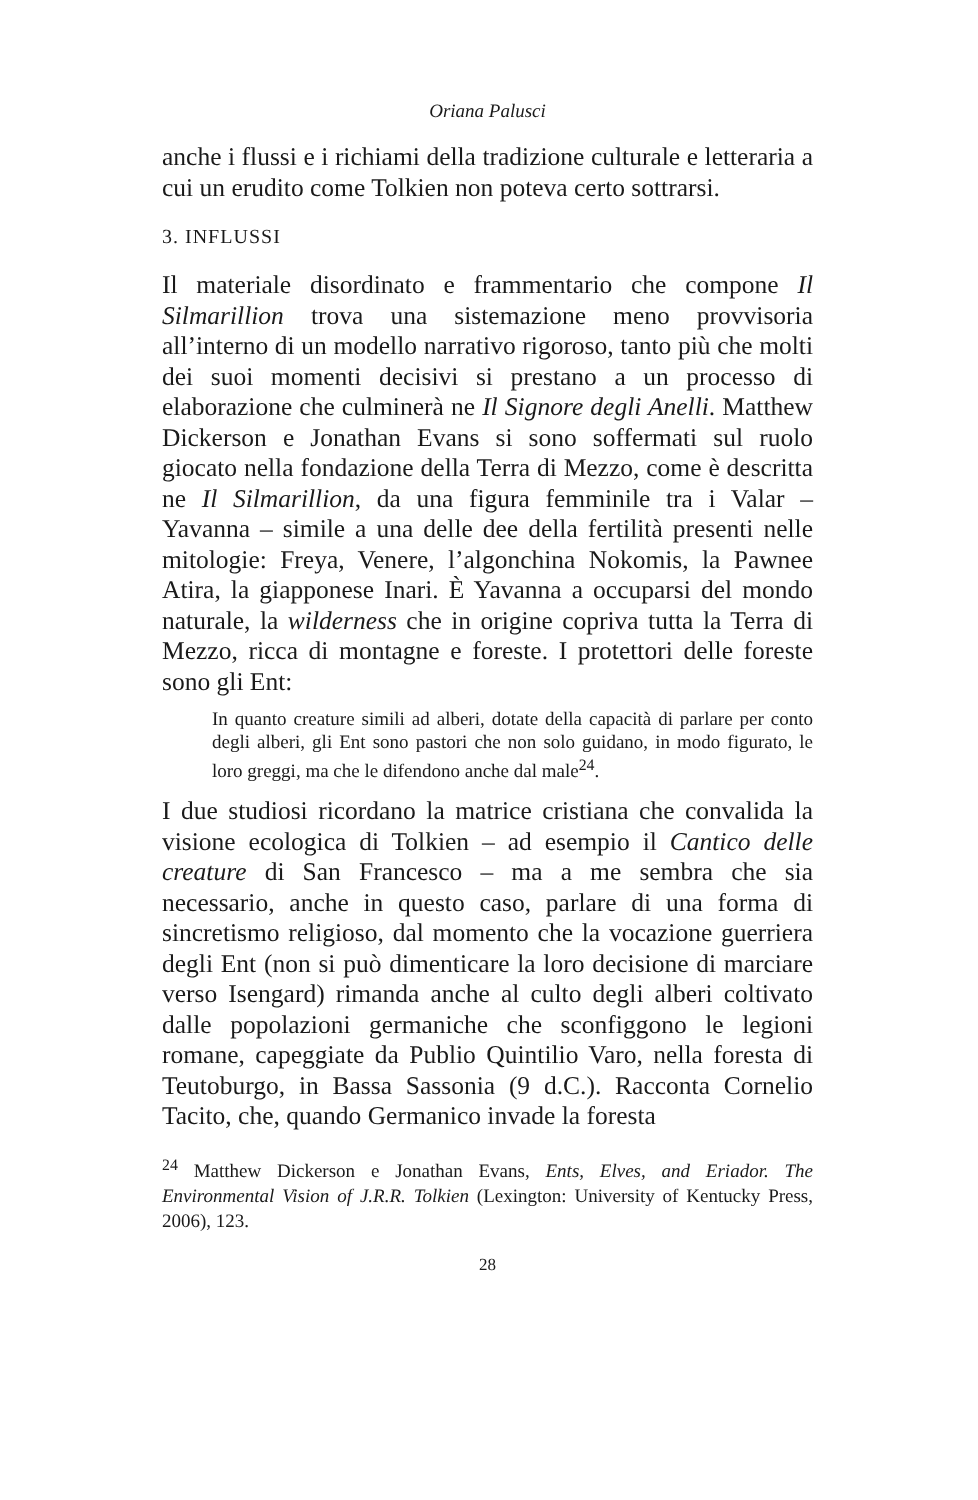Oriana Palusci
anche i flussi e i richiami della tradizione culturale e letteraria a cui un erudito come Tolkien non poteva certo sottrarsi.
3. INFLUSSI
Il materiale disordinato e frammentario che compone Il Silmarillion trova una sistemazione meno provvisoria all’interno di un modello narrativo rigoroso, tanto più che molti dei suoi momenti decisivi si prestano a un processo di elaborazione che culminerà ne Il Signore degli Anelli. Matthew Dickerson e Jonathan Evans si sono soffermati sul ruolo giocato nella fondazione della Terra di Mezzo, come è descritta ne Il Silmarillion, da una figura femminile tra i Valar – Yavanna – simile a una delle dee della fertilità presenti nelle mitologie: Freya, Venere, l’algonchina Nokomis, la Pawnee Atira, la giapponese Inari. È Yavanna a occuparsi del mondo naturale, la wilderness che in origine copriva tutta la Terra di Mezzo, ricca di montagne e foreste. I protettori delle foreste sono gli Ent:
In quanto creature simili ad alberi, dotate della capacità di parlare per conto degli alberi, gli Ent sono pastori che non solo guidano, in modo figurato, le loro greggi, ma che le difendono anche dal male<sup>24</sup>.
I due studiosi ricordano la matrice cristiana che convalida la visione ecologica di Tolkien – ad esempio il Cantico delle creature di San Francesco – ma a me sembra che sia necessario, anche in questo caso, parlare di una forma di sincretismo religioso, dal momento che la vocazione guerriera degli Ent (non si può dimenticare la loro decisione di marciare verso Isengard) rimanda anche al culto degli alberi coltivato dalle popolazioni germaniche che sconfiggono le legioni romane, capeggiate da Publio Quintilio Varo, nella foresta di Teutoburgo, in Bassa Sassonia (9 d.C.). Racconta Cornelio Tacito, che, quando Germanico invade la foresta
<sup>24</sup> Matthew Dickerson e Jonathan Evans, Ents, Elves, and Eriador. The Environmental Vision of J.R.R. Tolkien (Lexington: University of Kentucky Press, 2006), 123.
28